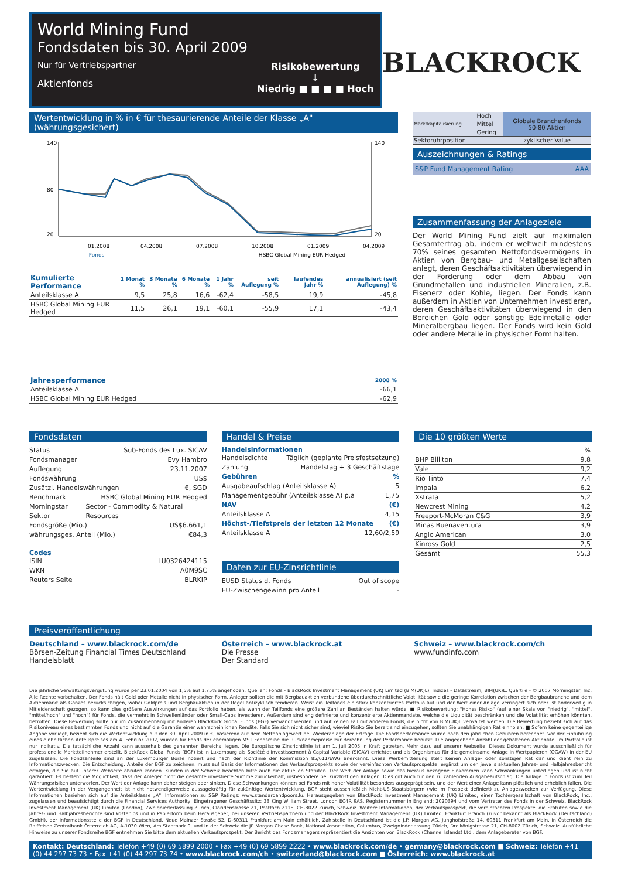World Mining Fund
Fondsdaten bis 30. April 2009
Nur für Vertriebspartner
Aktienfonds
Risikobewertung
↓
Niedrig ■ ■ ■ ■ Hoch
BLACKROCK
Wertentwicklung in % in € für thesaurierende Anteile der Klasse „A" (währungsgesichert)
140
80
20
140
20
01.2008
04.2008
07.2008
10.2008
01.2009
04.2009
— Fonds
— HSBC Global Mining EUR Hedged
| Kumulierte Performance | 1 Monat % | 3 Monate % | 6 Monate % | 1 Jahr % | seit Auflegung % | laufendes Jahr % | annualisiert (seit Auflegung) % |
| --- | --- | --- | --- | --- | --- | --- | --- |
| Anteilsklasse A | 9,5 | 25,8 | 16,6 | -62,4 | -58,5 | 19,9 | -45,8 |
| HSBC Global Mining EUR Hedged | 11,5 | 26,1 | 19,1 | -60,1 | -55,9 | 17,1 | -43,4 |
| Jahresperformance | 2008 % |
| --- | --- |
| Anteilsklasse A | -66,1 |
| HSBC Global Mining EUR Hedged | -62,9 |
| Marktkapitalisierung | Hoch | Globale Branchenfonds 50-80 Aktien |
| | Mittel | |
| | Gering | |
| Sektoruhrposition | | zyklischer Value |
Auszeichnungen & Ratings
S&P Fund Management Rating AAA
Zusammenfassung der Anlageziele
Der World Mining Fund zielt auf maximalen Gesamtertrag ab, indem er weltweit mindestens 70% seines gesamten Nettofondsvermögens in Aktien von Bergbau- und Metallgesellschaften anlegt, deren Geschäftsaktivitäten überwiegend in der Förderung oder dem Abbau von Grundmetallen und industriellen Mineralien, z.B. Eisenerz oder Kohle, liegen. Der Fonds kann außerdem in Aktien von Unternehmen investieren, deren Geschäftsaktivitäten überwiegend in den Bereichen Gold oder sonstige Edelmetalle oder Mineralbergbau liegen. Der Fonds wird kein Gold oder andere Metalle in physischer Form halten.
Fondsdaten
Status Sub-Fonds des Lux. SICAV
Fondsmanager Evy Hambro
Auflegung 23.11.2007
Fondswährung US$
Zusätzl. Handelswährungen €, SGD
Benchmark HSBC Global Mining EUR Hedged
Morningstar Sektor Sector - Commodity & Natural Resources
Fondsgröße (Mio.) US$6.661,1
währungsges. Anteil (Mio.) €84,3
Codes
ISIN LU0326424115
WKN A0M9SC
Reuters Seite BLRKIP
Handel & Preise
Handelsinformationen
Handelsdichte Täglich (geplante Preisfestsetzung)
Zahlung Handelstag + 3 Geschäftstage
Gebühren%
Ausgabeaufschlag (Anteilsklasse A) 5
Managementgebühr (Anteilsklasse A) p.a 1,75
NAV (€)
Anteilsklasse A 4,15
Höchst-/Tiefstpreis der letzten 12 Monate (€)
Anteilsklasse A 12,60/2,59
Daten zur EU-Zinsrichtlinie
EUSD Status d. Fonds Out of scope
EU-Zwischengewinn pro Anteil -
Die 10 größten Werte
| | % |
| BHP Billiton | 9,8 |
| Vale | 9,2 |
| Rio Tinto | 7,4 |
| Impala | 6,2 |
| Xstrata | 5,2 |
| Newcrest Mining | 4,2 |
| Freeport-McMoran C&G | 3,9 |
| Minas Buenaventura | 3,9 |
| Anglo American | 3,0 |
| Kinross Gold | 2,5 |
| Gesamt | 55,3 |
Preisveröffentlichung
Deutschland – www.blackrock.com/de
Börsen-Zeitung Financial Times Deutschland
Handelsblatt
Österreich – www.blackrock.at
Die Presse
Der Standard
Schweiz – www.blackrock.com/ch
www.fundinfo.com
Die jährliche Verwaltungsvergütung wurde per 23.01.2004 von 1,5% auf 1,75% angehoben. Quellen: Fonds - BlackRock Investment Management (UK) Limited (BIM(UK)L), Indizes - Datastream, BIM(UK)L. Quartile - © 2007 Morningstar, Inc. Alle Rechte vorbehalten. Der Fonds hält Gold oder Metalle nicht in physischer Form. Anleger sollten die mit Bergbauaktien verbundene überdurchschnittliche Volatilität sowie die geringe Korrelation zwischen der Bergbaubranche und dem Aktienmarkt als Ganzes berücksichtigen, wobei Goldpreis und Bergbauaktien in der Regel antizyklisch tendieren. Weist ein Teilfonds ein stark konzentriertes Portfolio auf und der Wert einer Anlage verringert sich oder ist anderweitig in Mitleidenschaft gezogen, so kann dies größere Auswirkungen auf das Portfolio haben, als wenn der Teilfonds eine größere Zahl an Beständen halten würde. ■ Risikobewertung: "Hohes Risiko" (auf einer Skala von "niedrig", "mittel", "mittel/hoch" und "hoch") für Fonds, die vermehrt in Schwellenländer oder Small-Caps investieren. Außerdem sind eng definierte und konzentrierte Aktienmandate, welche die Liquidität beschränken und die Volatilität erhöhen könnten, betroffen. Diese Bewertung sollte nur im Zusammenhang mit anderen BlackRock Global Funds (BGF) verwandt werden und auf keinen Fall mit anderen Fonds, die nicht von BIM(UK)L verwaltet werden. Die Bewertung bezieht sich auf das Risikoniveau eines bestimmten Fonds und nicht auf die Garantie einer wahrscheinlichen Rendite. Falls Sie sich nicht sicher sind, wieviel Risiko Sie bereit sind einzugehen, sollten Sie unabhängigen Rat einholen. ■ Sofern keine gegenteilige Angabe vorliegt, bezieht sich die Wertentwicklung auf den 30. April 2009 in €, basierend auf dem Nettoanlagewert bei Wiederanlage der Erträge. Die Fondsperformance wurde nach den jährlichen Gebühren berechnet. Vor der Einführung eines einheitlichen Anteilspreises am 4. Februar 2002, wurden für Fonds der ehemaligen MST Fondsreihe die Rücknahmepreise zur Berechnung der Performance benutzt. Die angegebene Anzahl der gehaltenen Aktientitel im Portfolio ist nur indikativ. Die tatsächliche Anzahl kann ausserhalb des genannten Bereichs liegen. Die Europäische Zinsrichtlinie ist am 1. Juli 2005 in Kraft getreten. Mehr dazu auf unserer Webseite. Dieses Dokument wurde ausschließlich für professionelle Marktteilnehmer erstellt. BlackRock Global Funds (BGF) ist in Luxemburg als Société d'Investissement à Capital Variable (SICAV) errichtet und als Organismus für die gemeinsame Anlage in Wertpapieren (OGAW) in der EU zugelassen. Die Fondsanteile sind an der Luxemburger Börse notiert und nach der Richtlinie der Kommission 85/611/EWG anerkannt. Diese Werbemitteilung stellt keinen Anlage- oder sonstigen Rat dar und dient rein zu Informationszwecken. Die Entscheidung, Anteile der BGF zu zeichnen, muss auf Basis der Informationen des Verkaufsprospekts sowie der vereinfachten Verkaufsprospekte, ergänzt um den jeweils aktuellen Jahres- und Halbjahresbericht erfolgen, die Sie auf unserer Webseite abrufen können. Kunden in der Schweiz beachten bitte auch die aktuellen Statuten. Der Wert der Anlage sowie das hieraus bezogene Einkommen kann Schwankungen unterliegen und ist nicht garantiert. Es besteht die Möglichkeit, dass der Anleger nicht die gesamte investierte Summe zurückerhält, insbesondere bei kurzfristigen Anlagen. Dies gilt auch für den zu zahlenden Ausgabeaufschlag. Die Anlage in Fonds ist zum Teil Währungsrisiken unterworfen. Der Wert der Anlage kann daher steigen oder sinken. Diese Schwankungen können bei Fonds mit hoher Volatilität besonders ausgeprägt sein, und der Wert einer Anlage kann plötzlich und erheblich fallen. Die Wertentwicklung in der Vergangenheit ist nicht notwendigerweise aussagekräftig für zukünftige Wertentwicklung. BGF steht ausschließlich Nicht-US-Staatsbürgern (wie im Prospekt definiert) zu Anlagezwecken zur Verfügung. Diese Informationen beziehen sich auf die Anteilsklasse „A". Informationen zu S&P Ratings: www.standardandpoors.lu. Herausgegeben von BlackRock Investment Management (UK) Limited, einer Tochtergesellschaft von BlackRock, Inc., zugelassen und beaufsichtigt durch die Financial Services Authority, Eingetragener Geschäftssitz: 33 King William Street, London EC4R 9AS, Registernummer in England: 2020394 und vom Vertreter des Fonds in der Schweiz, BlackRock Investment Management (UK) Limited (London), Zweigniederlassung Zürich, Claridenstrasse 21, Postfach 2118, CH-8022 Zürich, Schweiz. Weitere Informationen, der Verkaufsprospekt, die vereinfachten Prospekte, die Statuten sowie die Jahres- und Halbjahresberichte sind kostenlos und in Papierform beim Herausgeber, bei unseren Vertriebspartnern und der BlackRock Investment Management (UK) Limited, Frankfurt Branch (zuvor bekannt als BlackRock (Deutschland) GmbH), der Informationsstelle der BGF in Deutschland, Neue Mainzer Straße 52, D-60311 Frankfurt am Main erhältlich. Zahlstelle in Deutschland ist die J.P. Morgan AG, Junghofstraße 14, 60311 Frankfurt am Main, in Österreich die Raiffeisen Zentralbank Österreich AG, A-1030 Wien, Am Stadtpark 9, und in der Schweiz die JP Morgan Chase Bank, National Association, Columbus, Zweigniederlassung Zürich, Dreikönigstrasse 21, CH-8002 Zürich, Schweiz. Ausführliche Hinweise zu unserer Fondsreihe BGF entnehmen Sie bitte dem aktuellen Verkaufsprospekt. Der Bericht des Fondsmanagers repräsentiert die Ansichten von BlackRock (Channel Islands) Ltd., dem Anlageberater von BGF.
Kontakt: Deutschland: Telefon +49 (0) 69 5899 2000 • Fax +49 (0) 69 5899 2222 • www.blackrock.com/de • germany@blackrock.com ■ Schweiz: Telefon +41 (0) 44 297 73 73 • Fax +41 (0) 44 297 73 74 • www.blackrock.com/ch • switzerland@blackrock.com ■ Österreich: www.blackrock.at